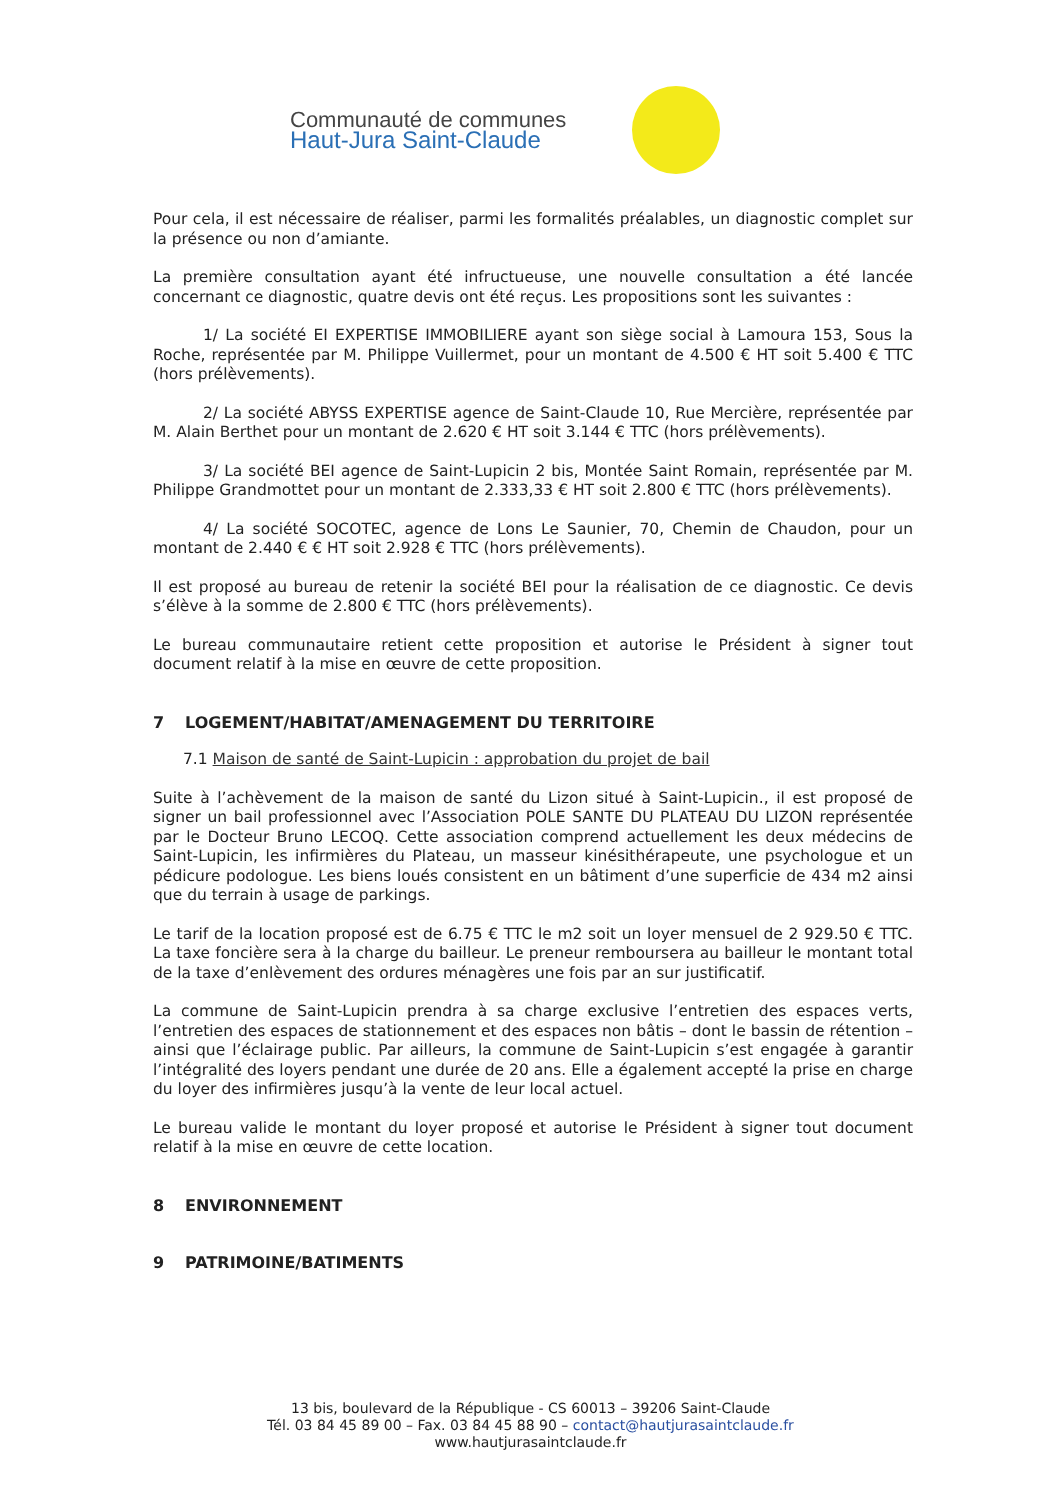Communauté de communes
Haut-Jura Saint-Claude
Pour cela, il est nécessaire de réaliser, parmi les formalités préalables, un diagnostic complet sur la présence ou non d’amiante.
La première consultation ayant été infructueuse, une nouvelle consultation a été lancée concernant ce diagnostic, quatre devis ont été reçus. Les propositions sont les suivantes :
1/ La société EI EXPERTISE IMMOBILIERE ayant son siège social à Lamoura 153, Sous la Roche, représentée par M. Philippe Vuillermet, pour un montant de 4.500 € HT soit 5.400 € TTC (hors prélèvements).
2/ La société ABYSS EXPERTISE agence de Saint-Claude 10, Rue Mercière, représentée par M. Alain Berthet pour un montant de 2.620 € HT soit 3.144 € TTC (hors prélèvements).
3/ La société BEI agence de Saint-Lupicin 2 bis, Montée Saint Romain, représentée par M. Philippe Grandmottet pour un montant de 2.333,33 € HT soit 2.800 € TTC (hors prélèvements).
4/ La société SOCOTEC, agence de Lons Le Saunier, 70, Chemin de Chaudon, pour un montant de 2.440 € € HT soit 2.928 € TTC (hors prélèvements).
Il est proposé au bureau de retenir la société BEI pour la réalisation de ce diagnostic. Ce devis s’élève à la somme de 2.800 € TTC (hors prélèvements).
Le bureau communautaire retient cette proposition et autorise le Président à signer tout document relatif à la mise en œuvre de cette proposition.
7 LOGEMENT/HABITAT/AMENAGEMENT DU TERRITOIRE
7.1 Maison de santé de Saint-Lupicin : approbation du projet de bail
Suite à l’achèvement de la maison de santé du Lizon situé à Saint-Lupicin., il est proposé de signer un bail professionnel avec l’Association POLE SANTE DU PLATEAU DU LIZON représentée par le Docteur Bruno LECOQ. Cette association comprend actuellement les deux médecins de Saint-Lupicin, les infirmières du Plateau, un masseur kinésithérapeute, une psychologue et un pédicure podologue. Les biens loués consistent en un bâtiment d’une superficie de 434 m2 ainsi que du terrain à usage de parkings.
Le tarif de la location proposé est de 6.75 € TTC le m2 soit un loyer mensuel de 2 929.50 € TTC. La taxe foncière sera à la charge du bailleur. Le preneur remboursera au bailleur le montant total de la taxe d’enlèvement des ordures ménagères une fois par an sur justificatif.
La commune de Saint-Lupicin prendra à sa charge exclusive l’entretien des espaces verts, l’entretien des espaces de stationnement et des espaces non bâtis – dont le bassin de rétention – ainsi que l’éclairage public. Par ailleurs, la commune de Saint-Lupicin s’est engagée à garantir l’intégralité des loyers pendant une durée de 20 ans. Elle a également accepté la prise en charge du loyer des infirmières jusqu’à la vente de leur local actuel.
Le bureau valide le montant du loyer proposé et autorise le Président à signer tout document relatif à la mise en œuvre de cette location.
8 ENVIRONNEMENT
9 PATRIMOINE/BATIMENTS
13 bis, boulevard de la République - CS 60013 – 39206 Saint-Claude
Tél. 03 84 45 89 00 – Fax. 03 84 45 88 90 – contact@hautjurasaintclaude.fr
www.hautjurasaintclaude.fr